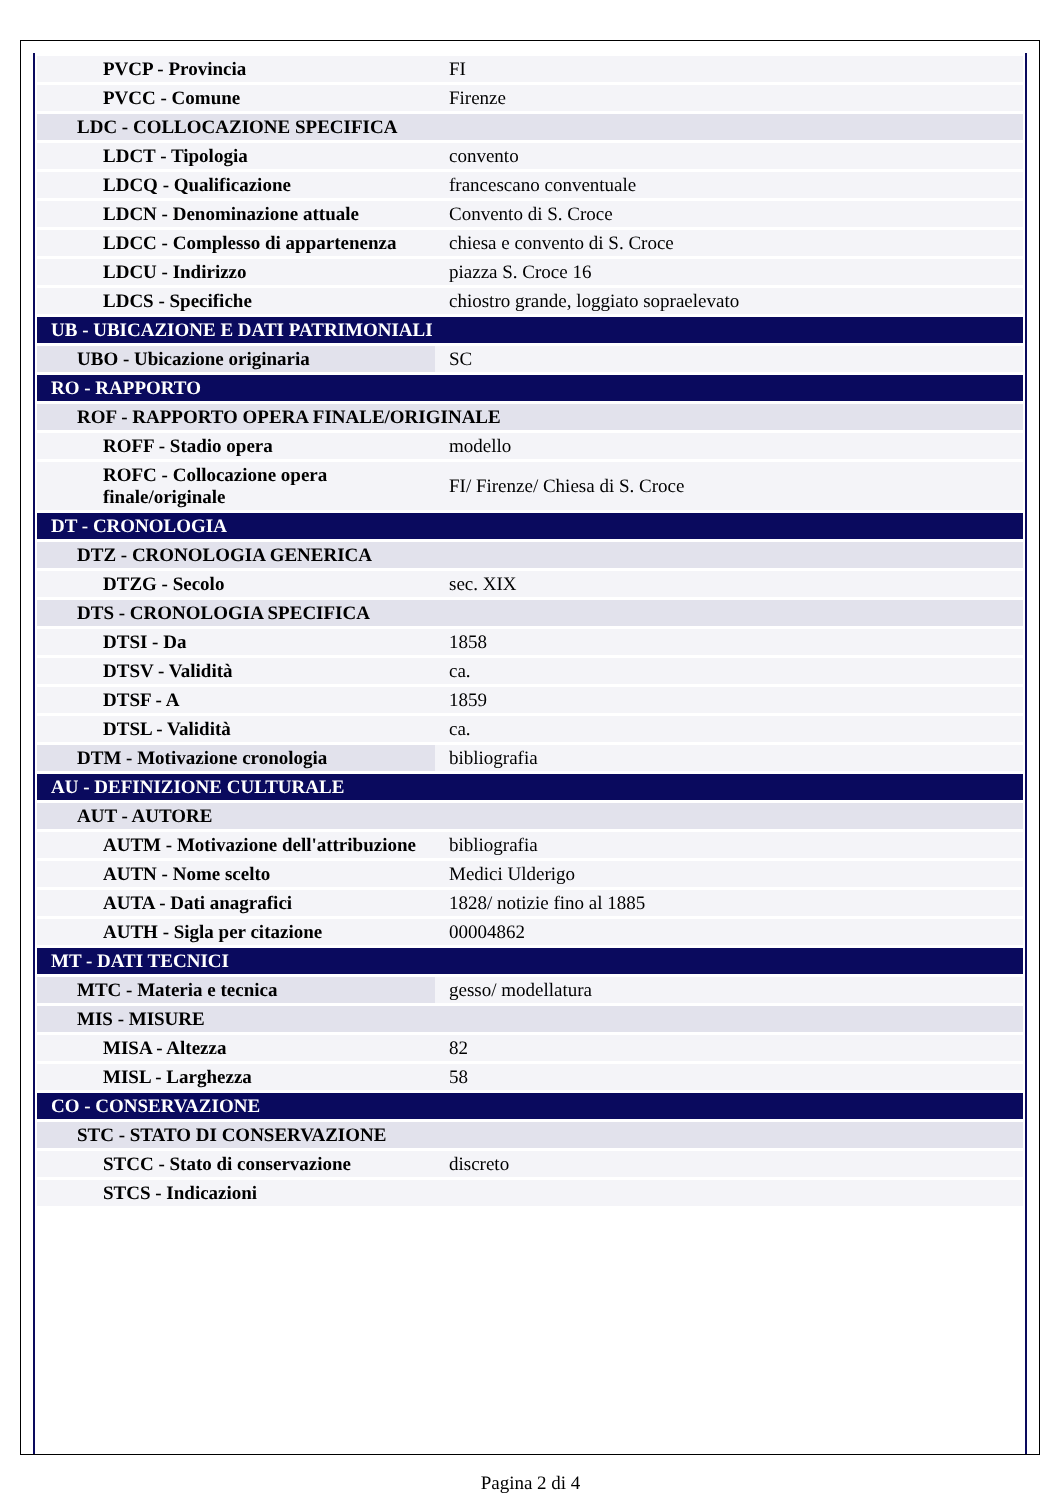| PVCP - Provincia | FI |
| PVCC - Comune | Firenze |
| LDC - COLLOCAZIONE SPECIFICA | |
| LDCT - Tipologia | convento |
| LDCQ - Qualificazione | francescano conventuale |
| LDCN - Denominazione attuale | Convento di S. Croce |
| LDCC - Complesso di appartenenza | chiesa e convento di S. Croce |
| LDCU - Indirizzo | piazza S. Croce 16 |
| LDCS - Specifiche | chiostro grande, loggiato sopraelevato |
| UB - UBICAZIONE E DATI PATRIMONIALI | |
| UBO - Ubicazione originaria | SC |
| RO - RAPPORTO | |
| ROF - RAPPORTO OPERA FINALE/ORIGINALE | |
| ROFF - Stadio opera | modello |
| ROFC - Collocazione opera finale/originale | FI/ Firenze/ Chiesa di S. Croce |
| DT - CRONOLOGIA | |
| DTZ - CRONOLOGIA GENERICA | |
| DTZG - Secolo | sec. XIX |
| DTS - CRONOLOGIA SPECIFICA | |
| DTSI - Da | 1858 |
| DTSV - Validità | ca. |
| DTSF - A | 1859 |
| DTSL - Validità | ca. |
| DTM - Motivazione cronologia | bibliografia |
| AU - DEFINIZIONE CULTURALE | |
| AUT - AUTORE | |
| AUTM - Motivazione dell'attribuzione | bibliografia |
| AUTN - Nome scelto | Medici Ulderigo |
| AUTA - Dati anagrafici | 1828/ notizie fino al 1885 |
| AUTH - Sigla per citazione | 00004862 |
| MT - DATI TECNICI | |
| MTC - Materia e tecnica | gesso/ modellatura |
| MIS - MISURE | |
| MISA - Altezza | 82 |
| MISL - Larghezza | 58 |
| CO - CONSERVAZIONE | |
| STC - STATO DI CONSERVAZIONE | |
| STCC - Stato di conservazione | discreto |
| STCS - Indicazioni | |
Pagina 2 di 4